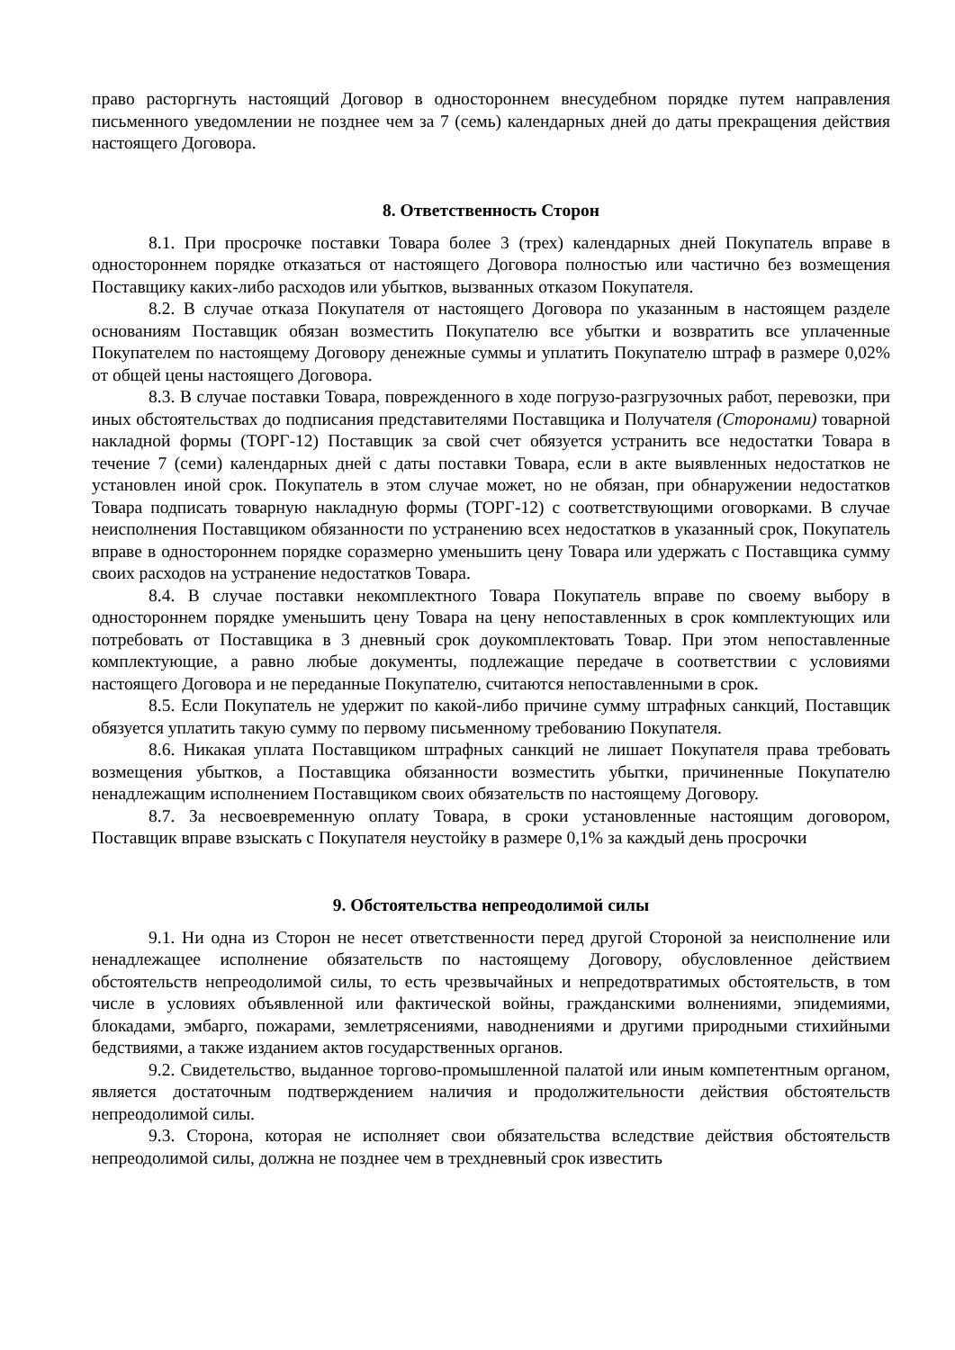право расторгнуть настоящий Договор в одностороннем внесудебном порядке путем направления письменного уведомлении не позднее чем за 7 (семь) календарных дней до даты прекращения действия настоящего Договора.
8. Ответственность Сторон
8.1. При просрочке поставки Товара более 3 (трех) календарных дней Покупатель вправе в одностороннем порядке отказаться от настоящего Договора полностью или частично без возмещения Поставщику каких-либо расходов или убытков, вызванных отказом Покупателя.
8.2. В случае отказа Покупателя от настоящего Договора по указанным в настоящем разделе основаниям Поставщик обязан возместить Покупателю все убытки и возвратить все уплаченные Покупателем по настоящему Договору денежные суммы и уплатить Покупателю штраф в размере 0,02% от общей цены настоящего Договора.
8.3. В случае поставки Товара, поврежденного в ходе погрузо-разгрузочных работ, перевозки, при иных обстоятельствах до подписания представителями Поставщика и Получателя (Сторонами) товарной накладной формы (ТОРГ-12) Поставщик за свой счет обязуется устранить все недостатки Товара в течение 7 (семи) календарных дней с даты поставки Товара, если в акте выявленных недостатков не установлен иной срок. Покупатель в этом случае может, но не обязан, при обнаружении недостатков Товара подписать товарную накладную формы (ТОРГ-12) с соответствующими оговорками. В случае неисполнения Поставщиком обязанности по устранению всех недостатков в указанный срок, Покупатель вправе в одностороннем порядке соразмерно уменьшить цену Товара или удержать с Поставщика сумму своих расходов на устранение недостатков Товара.
8.4. В случае поставки некомплектного Товара Покупатель вправе по своему выбору в одностороннем порядке уменьшить цену Товара на цену непоставленных в срок комплектующих или потребовать от Поставщика в 3 дневный срок доукомплектовать Товар. При этом непоставленные комплектующие, а равно любые документы, подлежащие передаче в соответствии с условиями настоящего Договора и не переданные Покупателю, считаются непоставленными в срок.
8.5. Если Покупатель не удержит по какой-либо причине сумму штрафных санкций, Поставщик обязуется уплатить такую сумму по первому письменному требованию Покупателя.
8.6. Никакая уплата Поставщиком штрафных санкций не лишает Покупателя права требовать возмещения убытков, а Поставщика обязанности возместить убытки, причиненные Покупателю ненадлежащим исполнением Поставщиком своих обязательств по настоящему Договору.
8.7. За несвоевременную оплату Товара, в сроки установленные настоящим договором, Поставщик вправе взыскать с Покупателя неустойку в размере 0,1% за каждый день просрочки
9. Обстоятельства непреодолимой силы
9.1. Ни одна из Сторон не несет ответственности перед другой Стороной за неисполнение или ненадлежащее исполнение обязательств по настоящему Договору, обусловленное действием обстоятельств непреодолимой силы, то есть чрезвычайных и непредотвратимых обстоятельств, в том числе в условиях объявленной или фактической войны, гражданскими волнениями, эпидемиями, блокадами, эмбарго, пожарами, землетрясениями, наводнениями и другими природными стихийными бедствиями, а также изданием актов государственных органов.
9.2. Свидетельство, выданное торгово-промышленной палатой или иным компетентным органом, является достаточным подтверждением наличия и продолжительности действия обстоятельств непреодолимой силы.
9.3. Сторона, которая не исполняет свои обязательства вследствие действия обстоятельств непреодолимой силы, должна не позднее чем в трехдневный срок известить